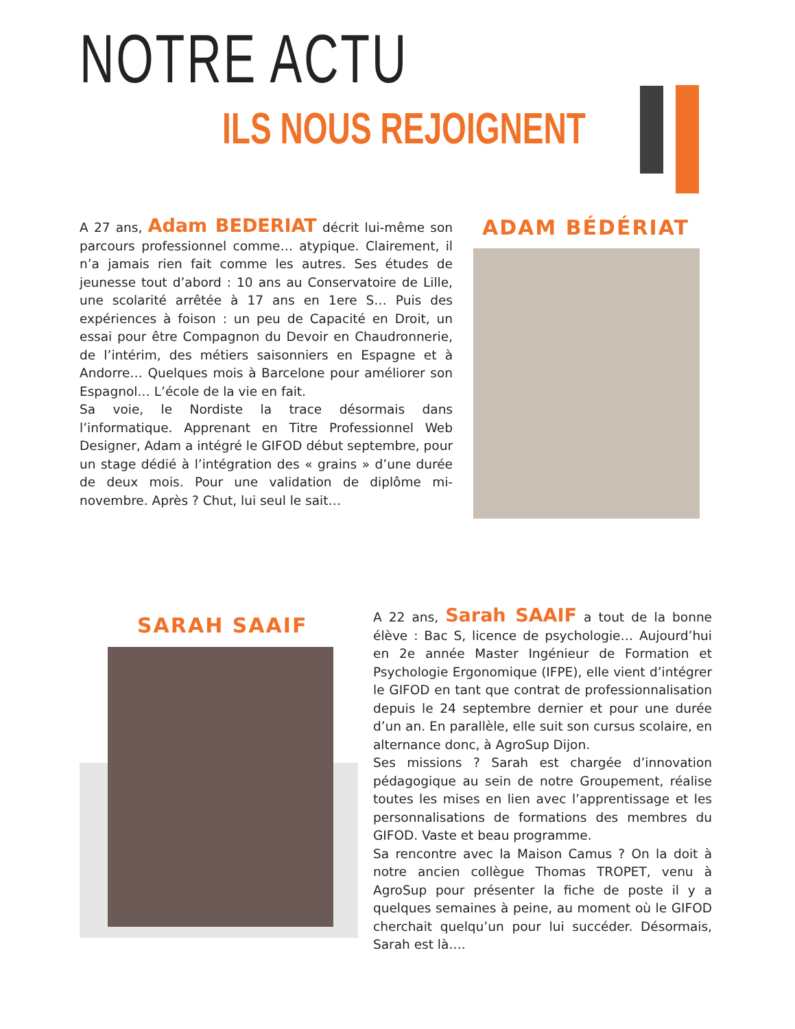NOTRE ACTU
ILS NOUS REJOIGNENT
A 27 ans, Adam BEDERIAT décrit lui-même son parcours professionnel comme… atypique. Clairement, il n’a jamais rien fait comme les autres. Ses études de jeunesse tout d’abord : 10 ans au Conservatoire de Lille, une scolarité arrêtée à 17 ans en 1ere S… Puis des expériences à foison : un peu de Capacité en Droit, un essai pour être Compagnon du Devoir en Chaudronnerie, de l’intérim, des métiers saisonniers en Espagne et à Andorre… Quelques mois à Barcelone pour améliorer son Espagnol… L’école de la vie en fait.
Sa voie, le Nordiste la trace désormais dans l’informatique. Apprenant en Titre Professionnel Web Designer, Adam a intégré le GIFOD début septembre, pour un stage dédié à l’intégration des « grains » d’une durée de deux mois. Pour une validation de diplôme mi-novembre. Après ? Chut, lui seul le sait…
ADAM BÉDÉRIAT
SARAH SAAIF
A 22 ans, Sarah SAAIF a tout de la bonne élève : Bac S, licence de psychologie… Aujourd’hui en 2e année Master Ingénieur de Formation et Psychologie Ergonomique (IFPE), elle vient d’intégrer le GIFOD en tant que contrat de professionnalisation depuis le 24 septembre dernier et pour une durée d’un an. En parallèle, elle suit son cursus scolaire, en alternance donc, à AgroSup Dijon.
Ses missions ? Sarah est chargée d’innovation pédagogique au sein de notre Groupement, réalise toutes les mises en lien avec l’apprentissage et les personnalisations de formations des membres du GIFOD. Vaste et beau programme.
Sa rencontre avec la Maison Camus ? On la doit à notre ancien collègue Thomas TROPET, venu à AgroSup pour présenter la fiche de poste il y a quelques semaines à peine, au moment où le GIFOD cherchait quelqu’un pour lui succéder. Désormais, Sarah est là….